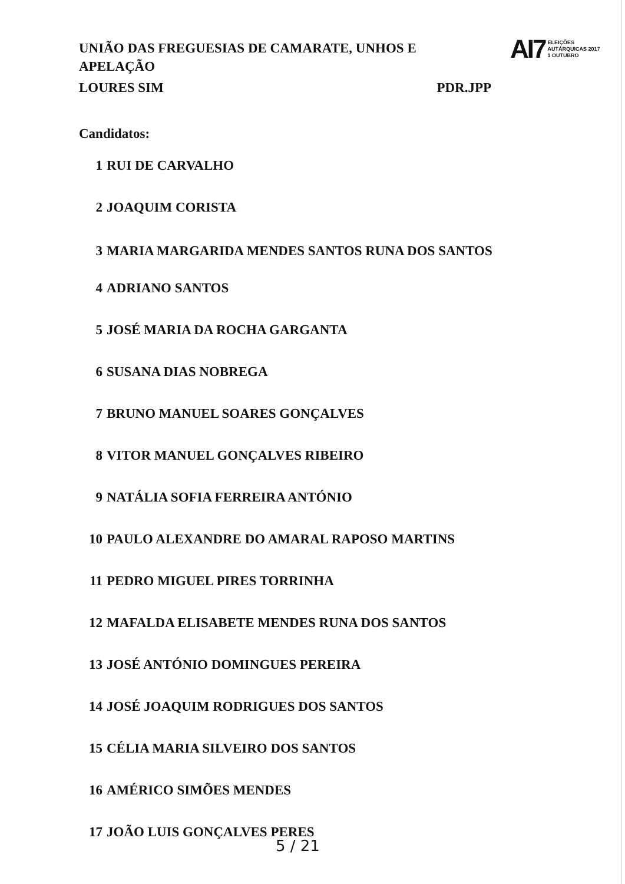UNIÃO DAS FREGUESIAS DE CAMARATE, UNHOS E APELAÇÃO
LOURES SIM PDR.JPP
AI7 ELEIÇÕES
AUTÁRQUICAS 2017
1 OUTUBRO
Candidatos:
1 RUI DE CARVALHO
2 JOAQUIM CORISTA
3 MARIA MARGARIDA MENDES SANTOS RUNA DOS SANTOS
4 ADRIANO SANTOS
5 JOSÉ MARIA DA ROCHA GARGANTA
6 SUSANA DIAS NOBREGA
7 BRUNO MANUEL SOARES GONÇALVES
8 VITOR MANUEL GONÇALVES RIBEIRO
9 NATÁLIA SOFIA FERREIRA ANTÓNIO
10 PAULO ALEXANDRE DO AMARAL RAPOSO MARTINS
11 PEDRO MIGUEL PIRES TORRINHA
12 MAFALDA ELISABETE MENDES RUNA DOS SANTOS
13 JOSÉ ANTÓNIO DOMINGUES PEREIRA
14 JOSÉ JOAQUIM RODRIGUES DOS SANTOS
15 CÉLIA MARIA SILVEIRO DOS SANTOS
16 AMÉRICO SIMÕES MENDES
17 JOÃO LUIS GONÇALVES PERES
5 / 21